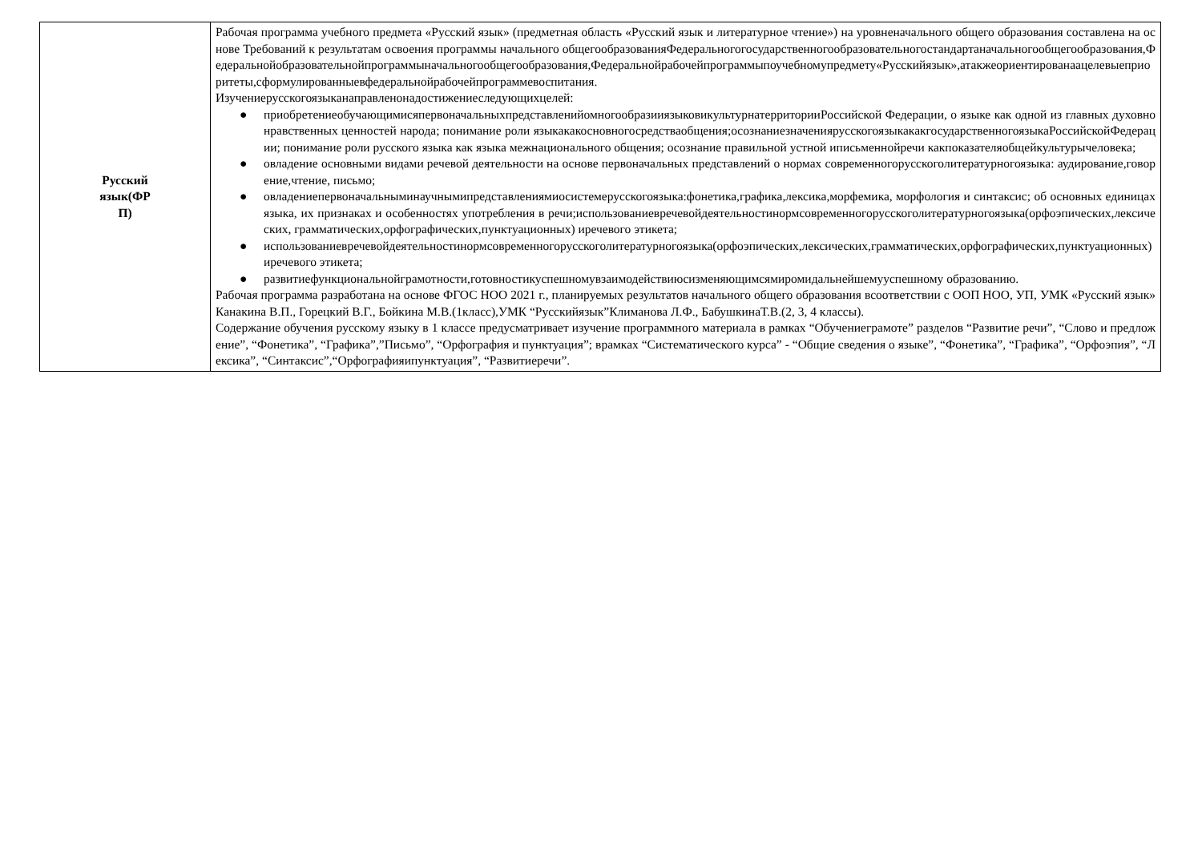| Русский язык(ФР П) | Рабочая программа учебного предмета «Русский язык» (предметная область «Русский язык и литературное чтение») на уровненачального общего образования составлена на основе Требований к результатам освоения программы начального общегообразованияФедеральногогосударственногообразовательногостандартаначальногообщегообразования,Федеральнойобразовательнойпрограммыначальногообщегообразования,Федеральнойрабочейпрограммыпоучебномупредмету«Русскийязык»,атакжеориентированаацелевыеприоритеты,сформулированныевфедеральнойрабочейпрограммевоспитания. Изучениерусскогоязыканаправленонадостижениеследующихцелей: ● приобретениеобучающимисяпервоначальныхпредставленийомногообразииязыковикультурнатерриторииРоссийской Федерации, о языке как одной из главных духовно нравственных ценностей народа; понимание роли языкакакосновногосредстваобщения;осознаниезначениярусскогоязыкакакгосударственногоязыкаРоссийскойФедерации; понимание роли русского языка как языка межнационального общения; осознание правильной устной иписьменнойречи какпоказателяобщейкультурычеловека; ● овладение основными видами речевой деятельности на основе первоначальных представлений о нормах современногорусскоголитературногоязыка: аудирование,говорение,чтение, письмо; ● овладениепервоначальныминаучнымипредставлениямиосистемерусскогоязыка:фонетика,графика,лексика,морфемика, морфология и синтаксис; об основных единицах языка, их признаках и особенностях употребления в речи;использованиевречевойдеятельностинормсовременногорусскоголитературногоязыка(орфоэпических,лексических, грамматических,орфографических,пунктуационных) иречевого этикета; ● использованиевречевойдеятельностинормсовременногорусскоголитературногоязыка(орфоэпических,лексических,грамматических,орфографических,пунктуационных) иречевого этикета; ● развитиефункциональнойграмотности,готовностикуспешномувзаимодействиюсизменяющимсямиромидальнейшемууспешному образованию. Рабочая программа разработана на основе ФГОС НОО 2021 г., планируемых результатов начального общего образования всоответствии с ООП НОО, УП, УМК «Русский язык» Канакина В.П., Горецкий В.Г., Бойкина М.В.(1класс),УМК “Русскийязык”Климанова Л.Ф., БабушкинаТ.В.(2, 3, 4 классы). Содержание обучения русскому языку в 1 классе предусматривает изучение программного материала в рамках “Обучениеграмоте” разделов “Развитие речи”, “Слово и предложение”, “Фонетика”, “Графика”,”Письмо”, “Орфография и пунктуация”; врамках “Систематического курса” - “Общие сведения о языке”, “Фонетика”, “Графика”, “Орфоэпия”, “Лексика”, “Синтаксис”,“Орфографияипунктуация”, “Развитиеречи”. |